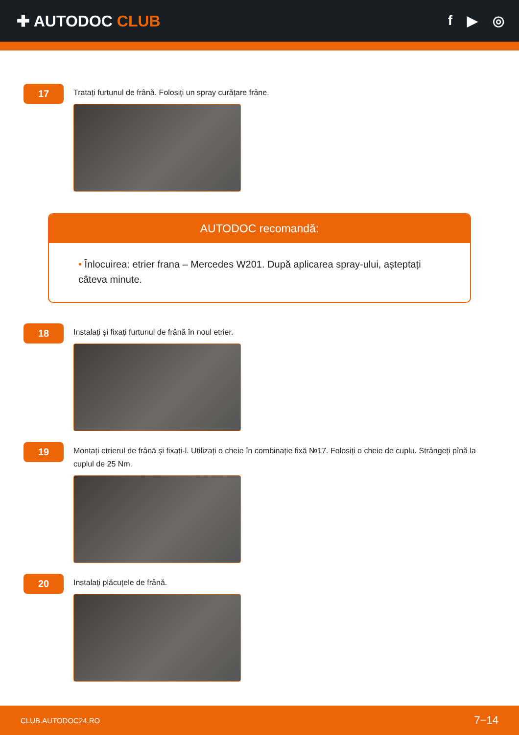✚ AUTODOC CLUB f ▶ ◎
17
Tratați furtunul de frână. Folosiți un spray curățare frâne.
AUTODOC recomandă:
• Înlocuirea: etrier frana – Mercedes W201. După aplicarea spray-ului, așteptați câteva minute.
18
Instalați și fixați furtunul de frână în noul etrier.
19
Montați etrierul de frână și fixați-l. Utilizați o cheie în combinație fixă №17. Folosiți o cheie de cuplu. Strângeți pînă la cuplul de 25 Nm.
20
Instalați plăcuțele de frână.
CLUB.AUTODOC24.RO 7−14